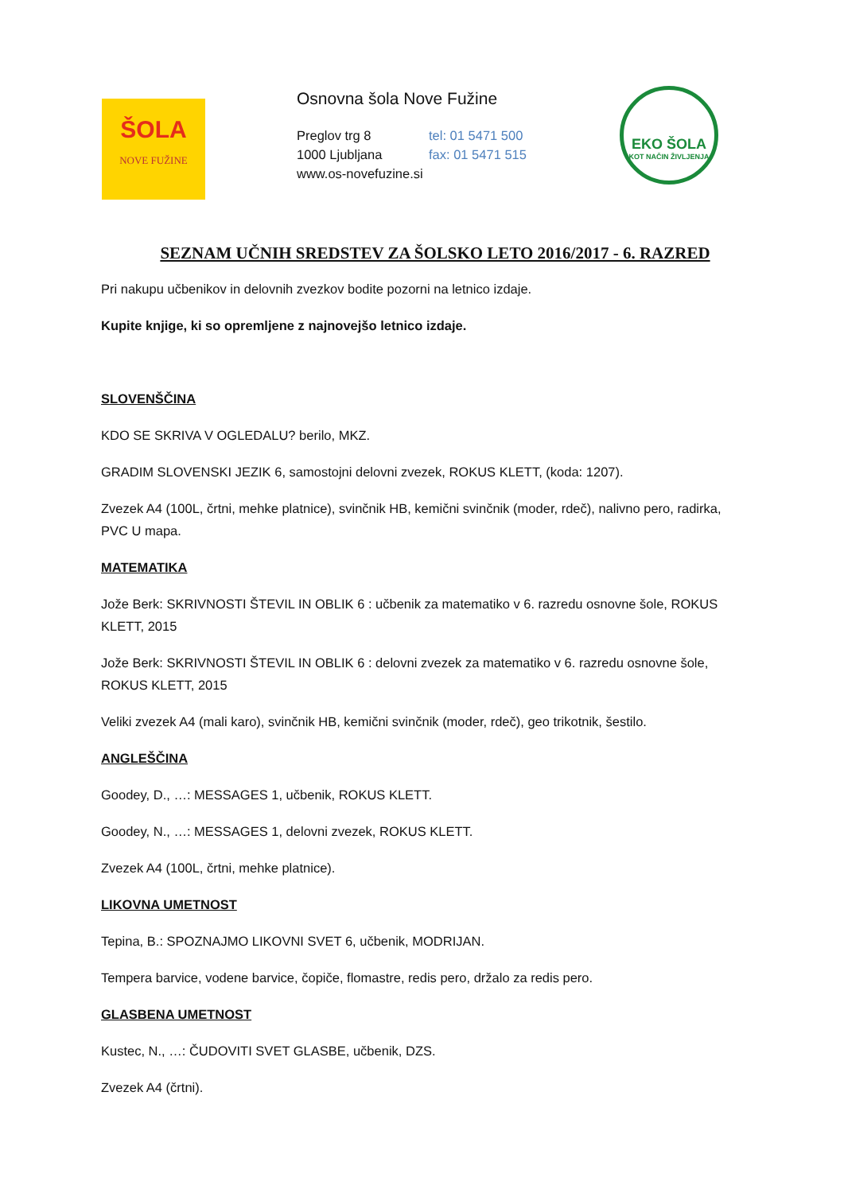ŠOLA
NOVE FUŽINE
Osnovna šola Nove Fužine
Preglov trg 8 tel: 01 5471 500
1000 Ljubljana fax: 01 5471 515
www.os-novefuzine.si
EKO ŠOLA
KOT NAČIN ŽIVLJENJA
SEZNAM UČNIH SREDSTEV ZA ŠOLSKO LETO 2016/2017 - 6. RAZRED
Pri nakupu učbenikov in delovnih zvezkov bodite pozorni na letnico izdaje.
Kupite knjige, ki so opremljene z najnovejšo letnico izdaje.
SLOVENŠČINA
KDO SE SKRIVA V OGLEDALU? berilo, MKZ.
GRADIM SLOVENSKI JEZIK 6, samostojni delovni zvezek, ROKUS KLETT, (koda: 1207).
Zvezek A4 (100L, črtni, mehke platnice), svinčnik HB, kemični svinčnik (moder, rdeč), nalivno pero, radirka, PVC U mapa.
MATEMATIKA
Jože Berk: SKRIVNOSTI ŠTEVIL IN OBLIK 6 : učbenik za matematiko v 6. razredu osnovne šole, ROKUS KLETT, 2015
Jože Berk: SKRIVNOSTI ŠTEVIL IN OBLIK 6 : delovni zvezek za matematiko v 6. razredu osnovne šole, ROKUS KLETT, 2015
Veliki zvezek A4 (mali karo), svinčnik HB, kemični svinčnik (moder, rdeč), geo trikotnik, šestilo.
ANGLEŠČINA
Goodey, D., …: MESSAGES 1, učbenik, ROKUS KLETT.
Goodey, N., …: MESSAGES 1, delovni zvezek, ROKUS KLETT.
Zvezek A4 (100L, črtni, mehke platnice).
LIKOVNA UMETNOST
Tepina, B.: SPOZNAJMO LIKOVNI SVET 6, učbenik, MODRIJAN.
Tempera barvice, vodene barvice, čopiče, flomastre, redis pero, držalo za redis pero.
GLASBENA UMETNOST
Kustec, N., …: ČUDOVITI SVET GLASBE, učbenik, DZS.
Zvezek A4 (črtni).